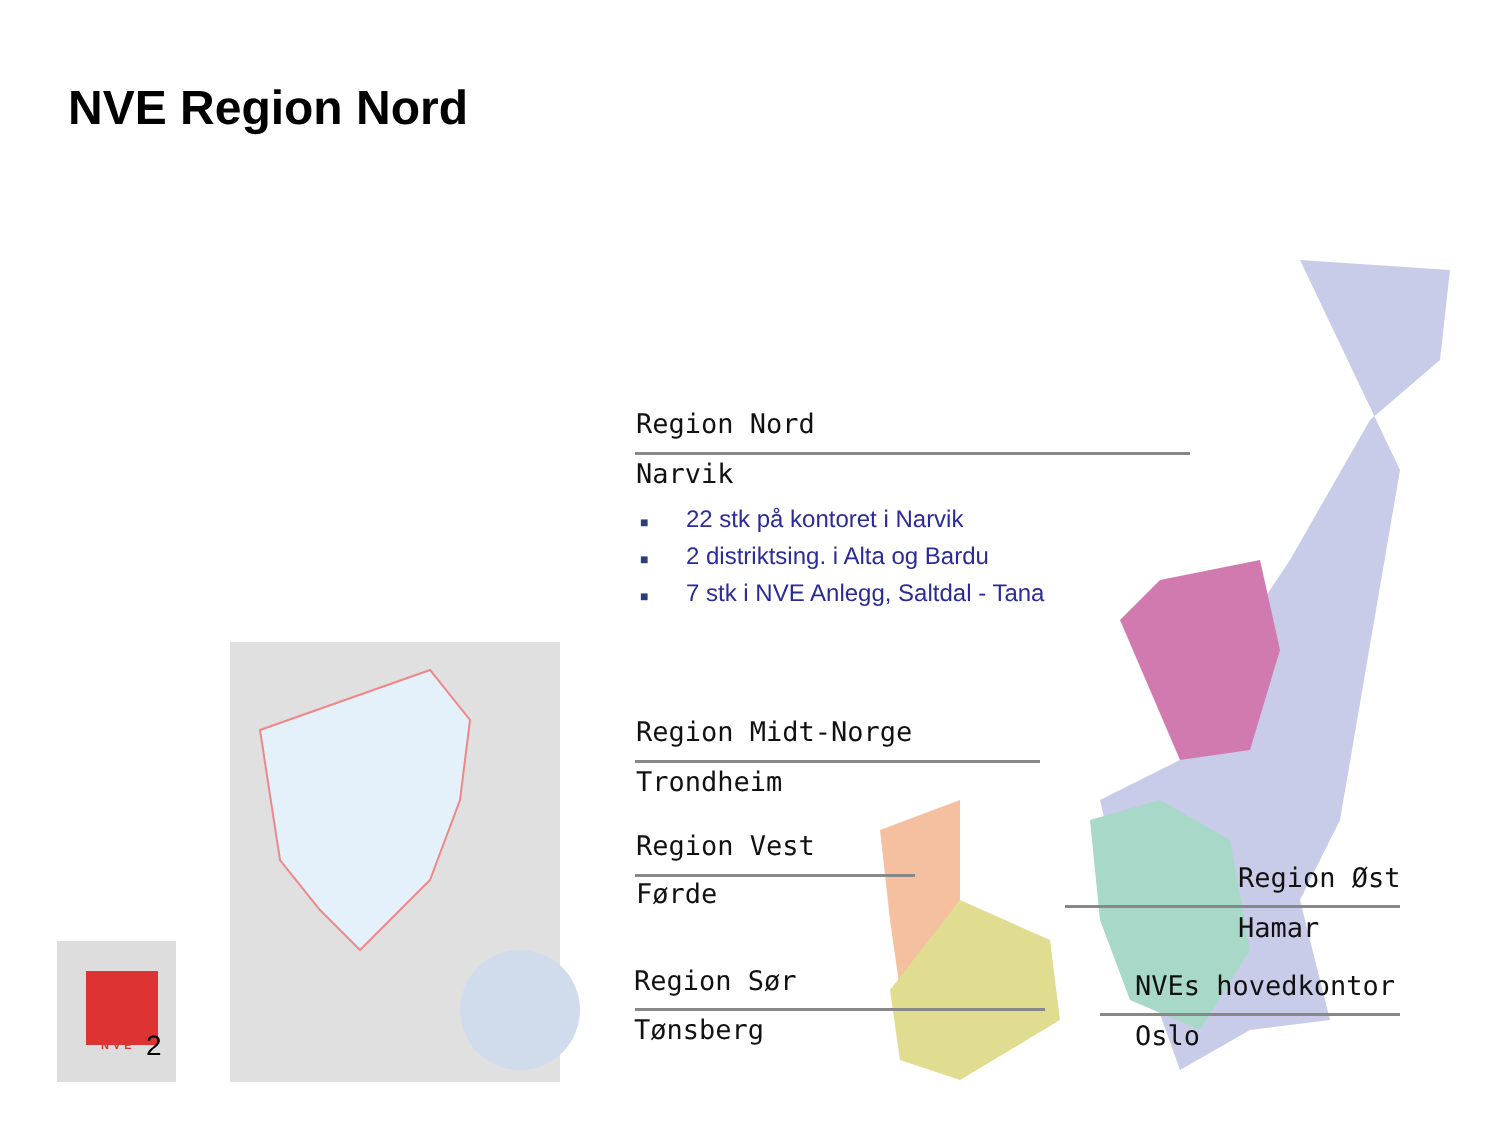NVE Region Nord
Region Nord
Narvik
■ 22 stk på kontoret i Narvik
■ 2 distriktsing. i Alta og Bardu
■ 7 stk i NVE Anlegg, Saltdal - Tana
Region Midt-Norge
Trondheim
Region Vest
Førde
Region Sør
Tønsberg
Region Øst
Hamar
NVEs hovedkontor
Oslo
NVE
2